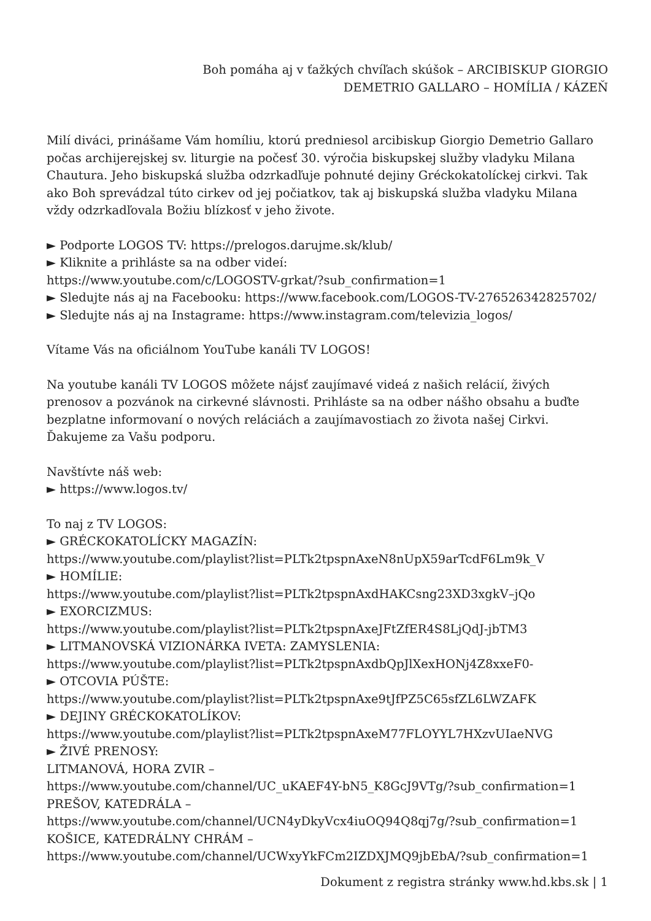Boh pomáha aj v ťažkých chvíľach skúšok – ARCIBISKUP GIORGIO
DEMETRIO GALLARO – HOMÍLIA / KÁZEŇ
Milí diváci, prinášame Vám homíliu, ktorú predniesol arcibiskup Giorgio Demetrio Gallaro počas archijerejskej sv. liturgie na počesť 30. výročia biskupskej služby vladyku Milana Chautura. Jeho biskupská služba odzrkadľuje pohnuté dejiny Gréckokatolíckej cirkvi. Tak ako Boh sprevádzal túto cirkev od jej počiatkov, tak aj biskupská služba vladyku Milana vždy odzrkadľovala Božiu blízkosť v jeho živote.
► Podporte LOGOS TV: https://prelogos.darujme.sk/klub/
► Kliknite a prihláste sa na odber videí:
https://www.youtube.com/c/LOGOSTV-grkat/?sub_confirmation=1
► Sledujte nás aj na Facebooku: https://www.facebook.com/LOGOS-TV-276526342825702/
► Sledujte nás aj na Instagrame: https://www.instagram.com/televizia_logos/
Vítame Vás na oficiálnom YouTube kanáli TV LOGOS!
Na youtube kanáli TV LOGOS môžete nájsť zaujímavé videá z našich relácií, živých prenosov a pozvánok na cirkevné slávnosti. Prihláste sa na odber nášho obsahu a buďte bezplatne informovaní o nových reláciách a zaujímavostiach zo života našej Cirkvi. Ďakujeme za Vašu podporu.
Navštívte náš web:
► https://www.logos.tv/
To naj z TV LOGOS:
► GRÉCKOKATOLÍCKY MAGAZÍN:
https://www.youtube.com/playlist?list=PLTk2tpspnAxeN8nUpX59arTcdF6Lm9k_V
► HOMÍLIE:
https://www.youtube.com/playlist?list=PLTk2tpspnAxdHAKCsng23XD3xgkV–jQo
► EXORCIZMUS:
https://www.youtube.com/playlist?list=PLTk2tpspnAxeJFtZfER4S8LjQdJ-jbTM3
► LITMANOVSKÁ VIZIONÁRKA IVETA: ZAMYSLENIA:
https://www.youtube.com/playlist?list=PLTk2tpspnAxdbQpJlXexHONj4Z8xxeF0-
► OTCOVIA PÚŠTE:
https://www.youtube.com/playlist?list=PLTk2tpspnAxe9tJfPZ5C65sfZL6LWZAFK
► DEJINY GRÉCKOKATOLÍKOV:
https://www.youtube.com/playlist?list=PLTk2tpspnAxeM77FLOYYL7HXzvUIaeNVG
► ŽIVÉ PRENOSY:
LITMANOVÁ, HORA ZVIR –
https://www.youtube.com/channel/UC_uKAEF4Y-bN5_K8GcJ9VTg/?sub_confirmation=1
PREŠOV, KATEDRÁLA –
https://www.youtube.com/channel/UCN4yDkyVcx4iuOQ94Q8qj7g/?sub_confirmation=1
KOŠICE, KATEDRÁLNY CHRÁM –
https://www.youtube.com/channel/UCWxyYkFCm2IZDXJMQ9jbEbA/?sub_confirmation=1
Dokument z registra stránky www.hd.kbs.sk | 1